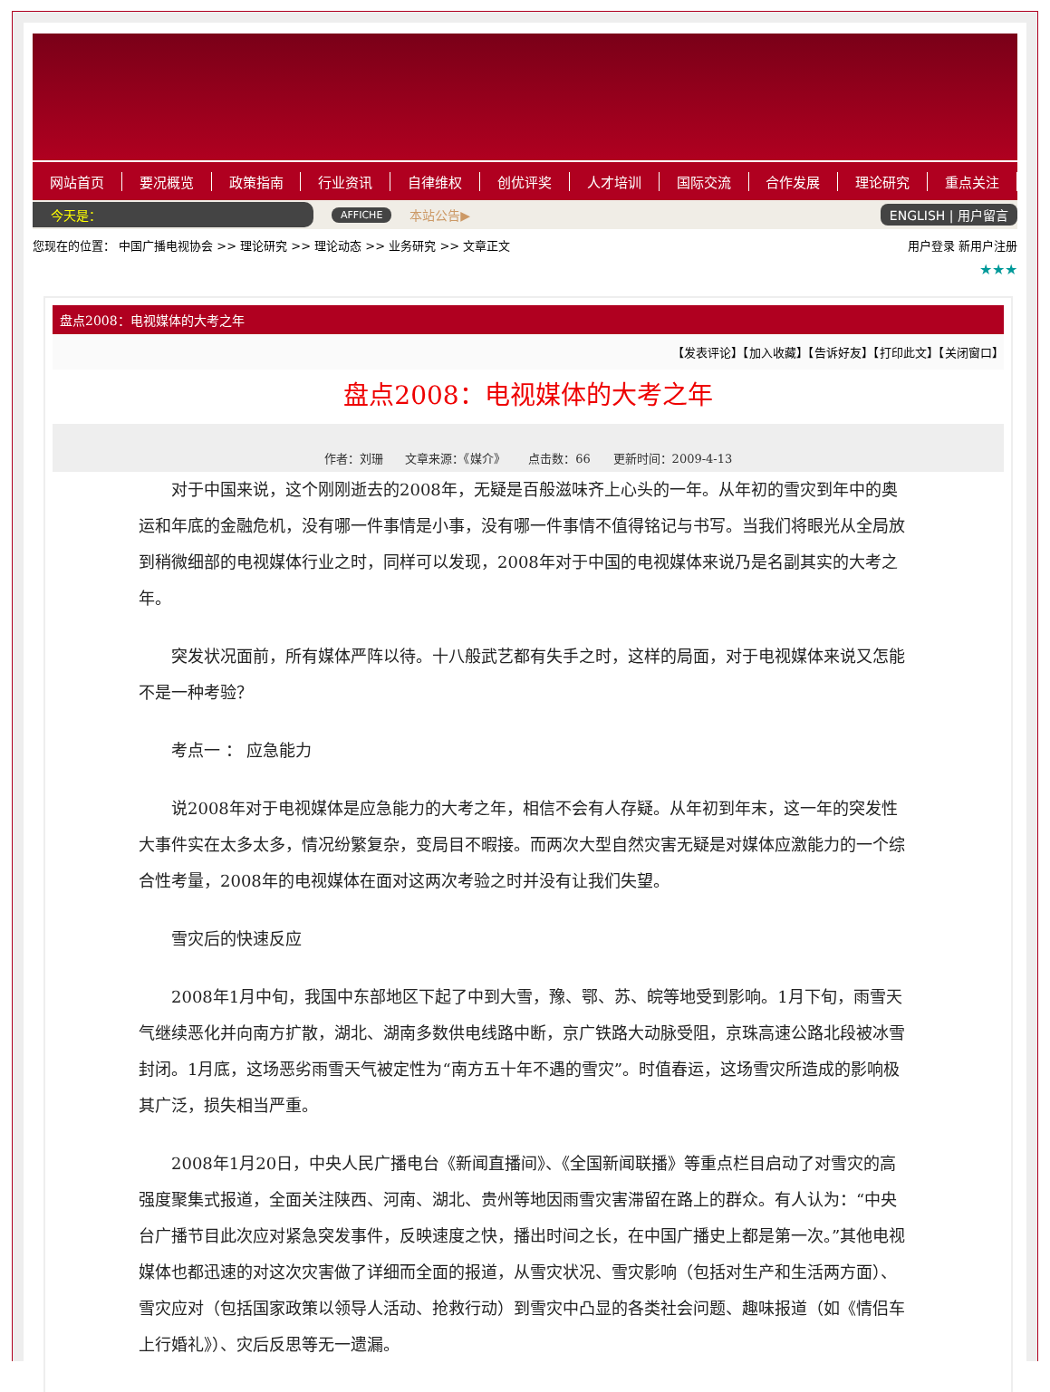网站首页 要况概览 政策指南 行业资讯 自律维权 创优评奖 人才培训 国际交流 合作发展 理论研究 重点关注
今天是： AFFICHE 本站公告▶ ENGLISH | 用户留言
您现在的位置： 中国广播电视协会 >> 理论研究 >> 理论动态 >> 业务研究 >> 文章正文 用户登录 新用户注册
★★★
盘点2008：电视媒体的大考之年
【发表评论】【加入收藏】【告诉好友】【打印此文】【关闭窗口】
盘点2008：电视媒体的大考之年
作者：刘珊 文章来源：《媒介》 点击数：66 更新时间：2009-4-13
对于中国来说，这个刚刚逝去的2008年，无疑是百般滋味齐上心头的一年。从年初的雪灾到年中的奥运和年底的金融危机，没有哪一件事情是小事，没有哪一件事情不值得铭记与书写。当我们将眼光从全局放到稍微细部的电视媒体行业之时，同样可以发现，2008年对于中国的电视媒体来说乃是名副其实的大考之年。
突发状况面前，所有媒体严阵以待。十八般武艺都有失手之时，这样的局面，对于电视媒体来说又怎能不是一种考验？
考点一 ： 应急能力
说2008年对于电视媒体是应急能力的大考之年，相信不会有人存疑。从年初到年末，这一年的突发性大事件实在太多太多，情况纷繁复杂，变局目不暇接。而两次大型自然灾害无疑是对媒体应激能力的一个综合性考量，2008年的电视媒体在面对这两次考验之时并没有让我们失望。
雪灾后的快速反应
2008年1月中旬，我国中东部地区下起了中到大雪，豫、鄂、苏、皖等地受到影响。1月下旬，雨雪天气继续恶化并向南方扩散，湖北、湖南多数供电线路中断，京广铁路大动脉受阻，京珠高速公路北段被冰雪封闭。1月底，这场恶劣雨雪天气被定性为“南方五十年不遇的雪灾”。时值春运，这场雪灾所造成的影响极其广泛，损失相当严重。
2008年1月20日，中央人民广播电台《新闻直播间》、《全国新闻联播》等重点栏目启动了对雪灾的高强度聚集式报道，全面关注陕西、河南、湖北、贵州等地因雨雪灾害滞留在路上的群众。有人认为：“中央台广播节目此次应对紧急突发事件，反映速度之快，播出时间之长，在中国广播史上都是第一次。”其他电视媒体也都迅速的对这次灾害做了详细而全面的报道，从雪灾状况、雪灾影响（包括对生产和生活两方面）、雪灾应对（包括国家政策以领导人活动、抢救行动）到雪灾中凸显的各类社会问题、趣味报道（如《情侣车上行婚礼》）、灾后反思等无一遗漏。